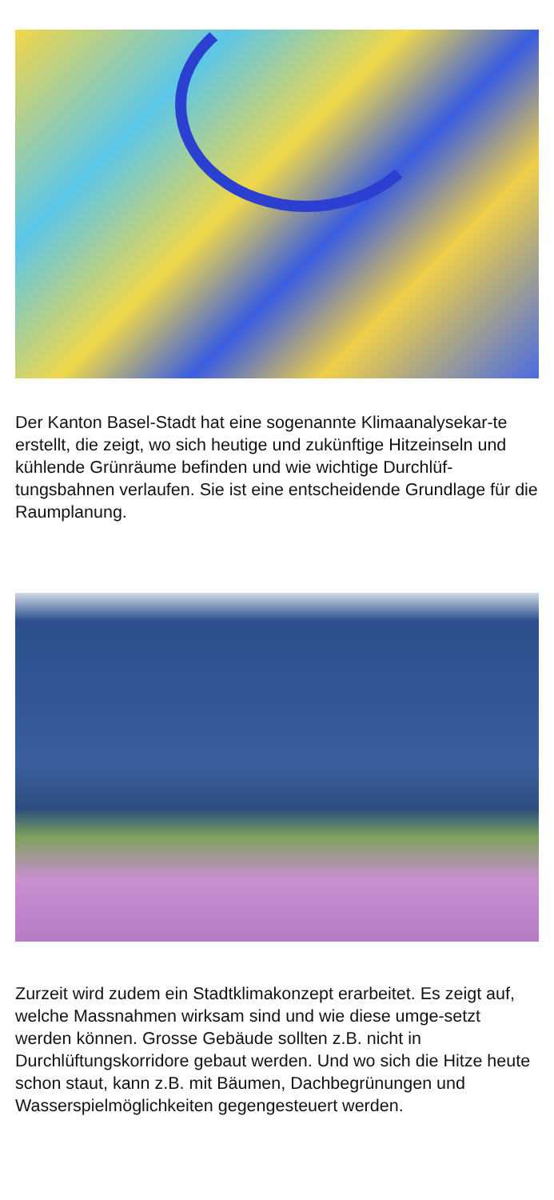Der Kanton Basel-Stadt hat eine sogenannte Klimaanalysekar-te erstellt, die zeigt, wo sich heutige und zukünftige Hitzeinseln und kühlende Grünräume befinden und wie wichtige Durchlüf-tungsbahnen verlaufen. Sie ist eine entscheidende Grundlage für die Raumplanung.
Zurzeit wird zudem ein Stadtklimakonzept erarbeitet. Es zeigt auf, welche Massnahmen wirksam sind und wie diese umge-setzt werden können. Grosse Gebäude sollten z.B. nicht in Durchlüftungskorridore gebaut werden. Und wo sich die Hitze heute schon staut, kann z.B. mit Bäumen, Dachbegrünungen und Wasserspielmöglichkeiten gegengesteuert werden.